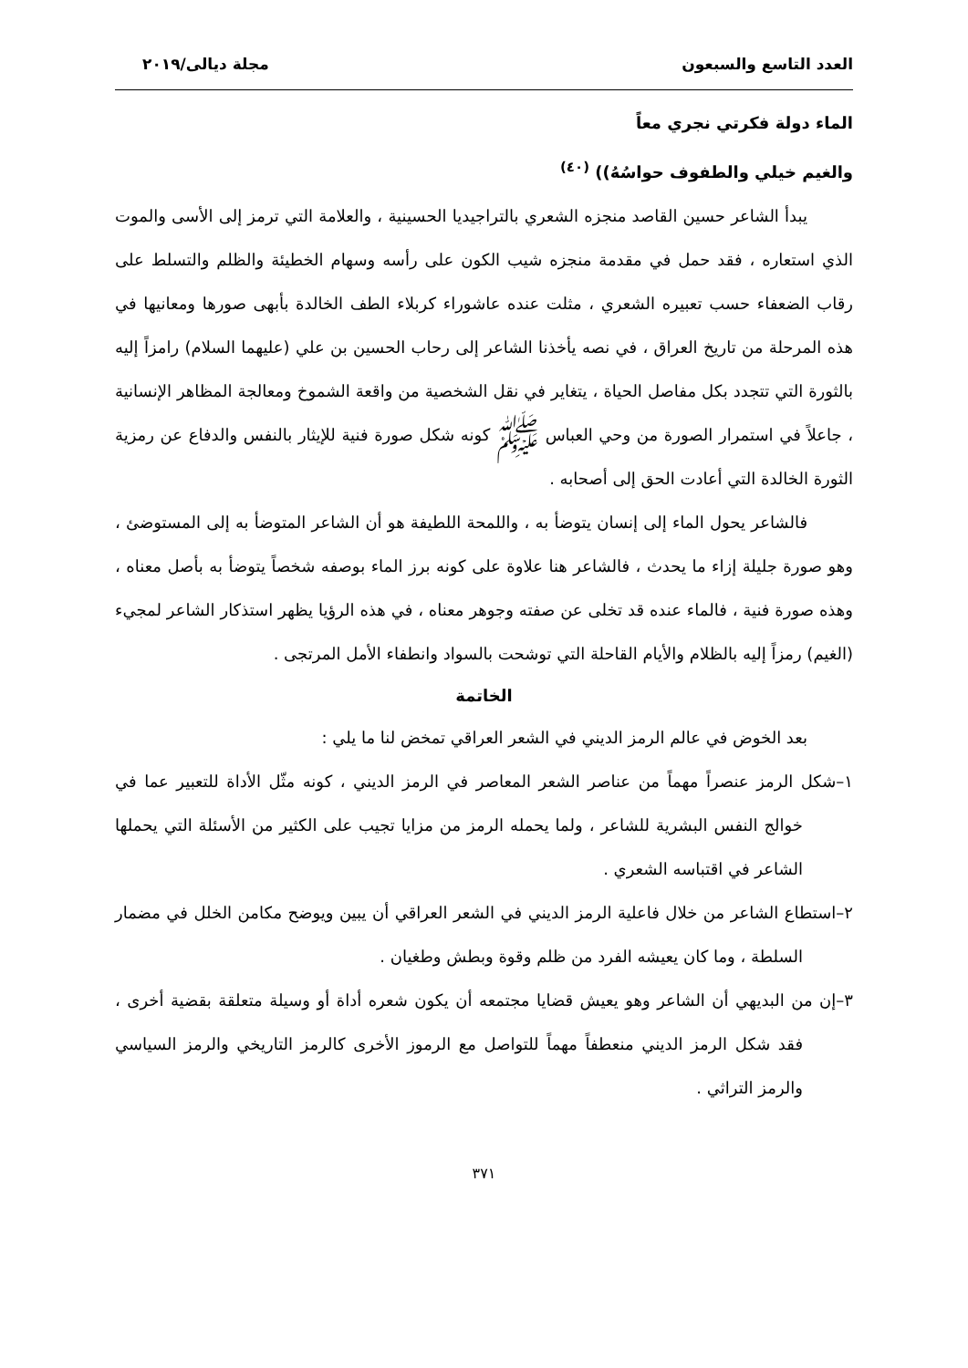العدد التاسع والسبعون مجلة ديالى/٢٠١٩
الماء دولة فكرتي نجري معاً
والغيم خيلي والطفوف حواسُهُ)) <sup>(٤٠)</sup>
يبدأ الشاعر حسين القاصد منجزه الشعري بالتراجيديا الحسينية ، والعلامة التي ترمز إلى الأسى والموت الذي استعاره ، فقد حمل في مقدمة منجزه شيب الكون على رأسه وسهام الخطيئة والظلم والتسلط على رقاب الضعفاء حسب تعبيره الشعري ، مثلت عنده عاشوراء كربلاء الطف الخالدة بأبهى صورها ومعانيها في هذه المرحلة من تاريخ العراق ، في نصه يأخذنا الشاعر إلى رحاب الحسين بن علي (عليهما السلام) رامزاً إليه بالثورة التي تتجدد بكل مفاصل الحياة ، يتغاير في نقل الشخصية من واقعة الشموخ ومعالجة المظاهر الإنسانية ، جاعلاً في استمرار الصورة من وحي العباس ﷺ كونه شكل صورة فنية للإيثار بالنفس والدفاع عن رمزية الثورة الخالدة التي أعادت الحق إلى أصحابه .
فالشاعر يحول الماء إلى إنسان يتوضأ به ، واللمحة اللطيفة هو أن الشاعر المتوضأ به إلى المستوضئ ، وهو صورة جليلة إزاء ما يحدث ، فالشاعر هنا علاوة على كونه برز الماء بوصفه شخصاً يتوضأ به بأصل معناه ، وهذه صورة فنية ، فالماء عنده قد تخلى عن صفته وجوهر معناه ، في هذه الرؤيا يظهر استذكار الشاعر لمجيء (الغيم) رمزاً إليه بالظلام والأيام القاحلة التي توشحت بالسواد وانطفاء الأمل المرتجى .
الخاتمة
بعد الخوض في عالم الرمز الديني في الشعر العراقي تمخض لنا ما يلي :
١–شكل الرمز عنصراً مهماً من عناصر الشعر المعاصر في الرمز الديني ، كونه مثّل الأداة للتعبير عما في خوالج النفس البشرية للشاعر ، ولما يحمله الرمز من مزايا تجيب على الكثير من الأسئلة التي يحملها الشاعر في اقتباسه الشعري .
٢–استطاع الشاعر من خلال فاعلية الرمز الديني في الشعر العراقي أن يبين ويوضح مكامن الخلل في مضمار السلطة ، وما كان يعيشه الفرد من ظلم وقوة وبطش وطغيان .
٣–إن من البديهي أن الشاعر وهو يعيش قضايا مجتمعه أن يكون شعره أداة أو وسيلة متعلقة بقضية أخرى ، فقد شكل الرمز الديني منعطفاً مهماً للتواصل مع الرموز الأخرى كالرمز التاريخي والرمز السياسي والرمز التراثي .
٣٧١